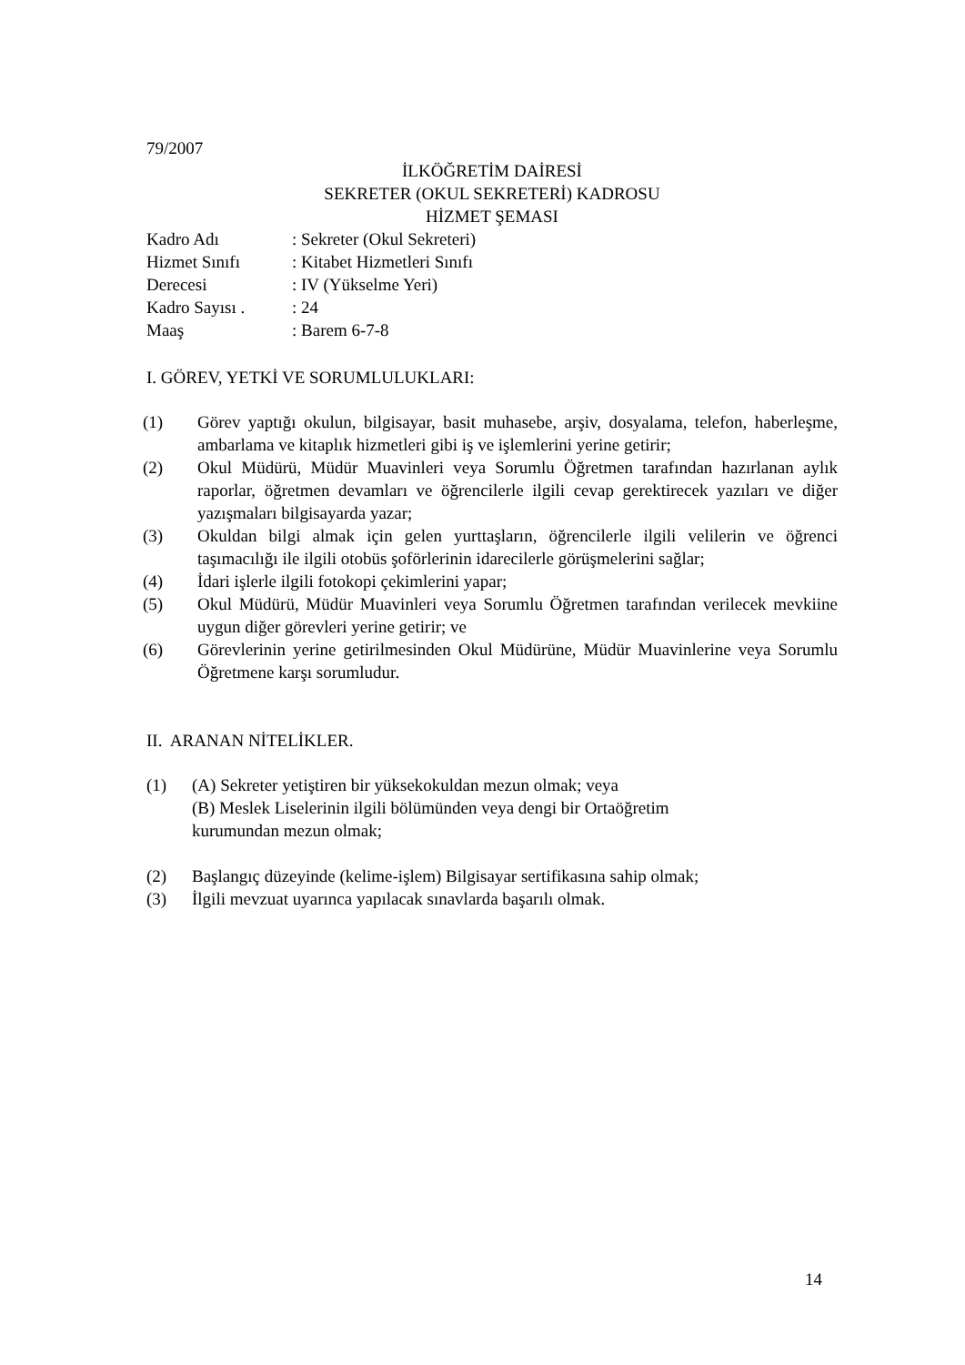79/2007
İLKÖĞRETİM DAİRESİ
SEKRETER (OKUL SEKRETERİ) KADROSU
HİZMET ŞEMASI
Kadro Adı: Sekreter (Okul Sekreteri)
Hizmet Sınıfı: Kitabet Hizmetleri Sınıfı
Derecesi: IV (Yükselme Yeri)
Kadro Sayısı .: 24
Maaş: Barem 6-7-8
I. GÖREV, YETKİ VE SORUMLULUKLARI:
(1) Görev yaptığı okulun, bilgisayar, basit muhasebe, arşiv, dosyalama, telefon, haberleşme, ambarlama ve kitaplık hizmetleri gibi iş ve işlemlerini yerine getirir;
(2) Okul Müdürü, Müdür Muavinleri veya Sorumlu Öğretmen tarafından hazırlanan aylık raporlar, öğretmen devamları ve öğrencilerle ilgili cevap gerektirecek yazıları ve diğer yazışmaları bilgisayarda yazar;
(3) Okuldan bilgi almak için gelen yurttaşların, öğrencilerle ilgili velilerin ve öğrenci taşımacılığı ile ilgili otobüs şoförlerinin idarecilerle görüşmelerini sağlar;
(4) İdari işlerle ilgili fotokopi çekimlerini yapar;
(5) Okul Müdürü, Müdür Muavinleri veya Sorumlu Öğretmen tarafından verilecek mevkiine uygun diğer görevleri yerine getirir; ve
(6) Görevlerinin yerine getirilmesinden Okul Müdürüne, Müdür Muavinlerine veya Sorumlu Öğretmene karşı sorumludur.
II. ARANAN NİTELİKLER.
(1) (A) Sekreter yetiştiren bir yüksekokuldan mezun olmak; veya
(B) Meslek Liselerinin ilgili bölümünden veya dengi bir Ortaöğretim
kurumundan mezun olmak;
(2) Başlangıç düzeyinde (kelime-işlem) Bilgisayar sertifikasına sahip olmak;
(3) İlgili mevzuat uyarınca yapılacak sınavlarda başarılı olmak.
14